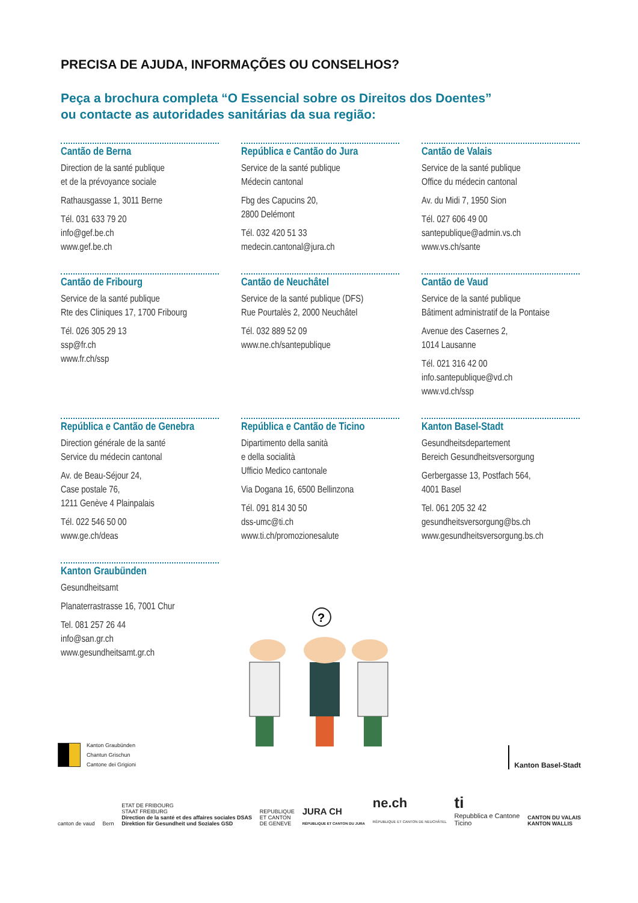PRECISA DE AJUDA, INFORMAÇÕES OU CONSELHOS?
Peça a brochura completa “O Essencial sobre os Direitos dos Doentes”
ou contacte as autoridades sanitárias da sua região:
Cantão de Berna
Direction de la santé publique
et de la prévoyance sociale
Rathausgasse 1, 3011 Berne
Tél. 031 633 79 20
info@gef.be.ch
www.gef.be.ch
República e Cantão do Jura
Service de la santé publique
Médecin cantonal
Fbg des Capucins 20,
2800 Delémont
Tél. 032 420 51 33
medecin.cantonal@jura.ch
Cantão de Valais
Service de la santé publique
Office du médecin cantonal
Av. du Midi 7, 1950 Sion
Tél. 027 606 49 00
santepublique@admin.vs.ch
www.vs.ch/sante
Cantão de Fribourg
Service de la santé publique
Rte des Cliniques 17, 1700 Fribourg
Tél. 026 305 29 13
ssp@fr.ch
www.fr.ch/ssp
Cantão de Neuchâtel
Service de la santé publique (DFS)
Rue Pourtalès 2, 2000 Neuchâtel
Tél. 032 889 52 09
www.ne.ch/santepublique
Cantão de Vaud
Service de la santé publique
Bâtiment administratif de la Pontaise
Avenue des Casernes 2,
1014 Lausanne
Tél. 021 316 42 00
info.santepublique@vd.ch
www.vd.ch/ssp
República e Cantão de Genebra
Direction générale de la santé
Service du médecin cantonal
Av. de Beau-Séjour 24,
Case postale 76,
1211 Genève 4 Plainpalais
Tél. 022 546 50 00
www.ge.ch/deas
República e Cantão de Ticino
Dipartimento della sanità
e della socialità
Ufficio Medico cantonale
Via Dogana 16, 6500 Bellinzona
Tél. 091 814 30 50
dss-umc@ti.ch
www.ti.ch/promozionesalute
Kanton Basel-Stadt
Gesundheitsdepartement
Bereich Gesundheitsversorgung
Gerbergasse 13, Postfach 564,
4001 Basel
Tel. 061 205 32 42
gesundheitsversorgung@bs.ch
www.gesundheitsversorgung.bs.ch
Kanton Graubünden
Gesundheitsamt
Planaterrastrasse 16, 7001 Chur
Tel. 081 257 26 44
info@san.gr.ch
www.gesundheitsamt.gr.ch
?
Kanton Graubünden
Chantun Grischun
Cantone dei Grigioni
Kanton Basel-Stadt
canton de vaud Bern ETAT DE FRIBOURG
STAAT FREIBURG
Direction de la santé et des affaires sociales DSAS
Direktion für Gesundheit und Soziales GSD REPUBLIQUE
ET CANTON
DE GENEVE JURA CH
RÉPUBLIQUE ET CANTON DU JURA ne.ch
RÉPUBLIQUE ET CANTON DE NEUCHÂTEL ti
Repubblica e Cantone
Ticino CANTON DU VALAIS
KANTON WALLIS